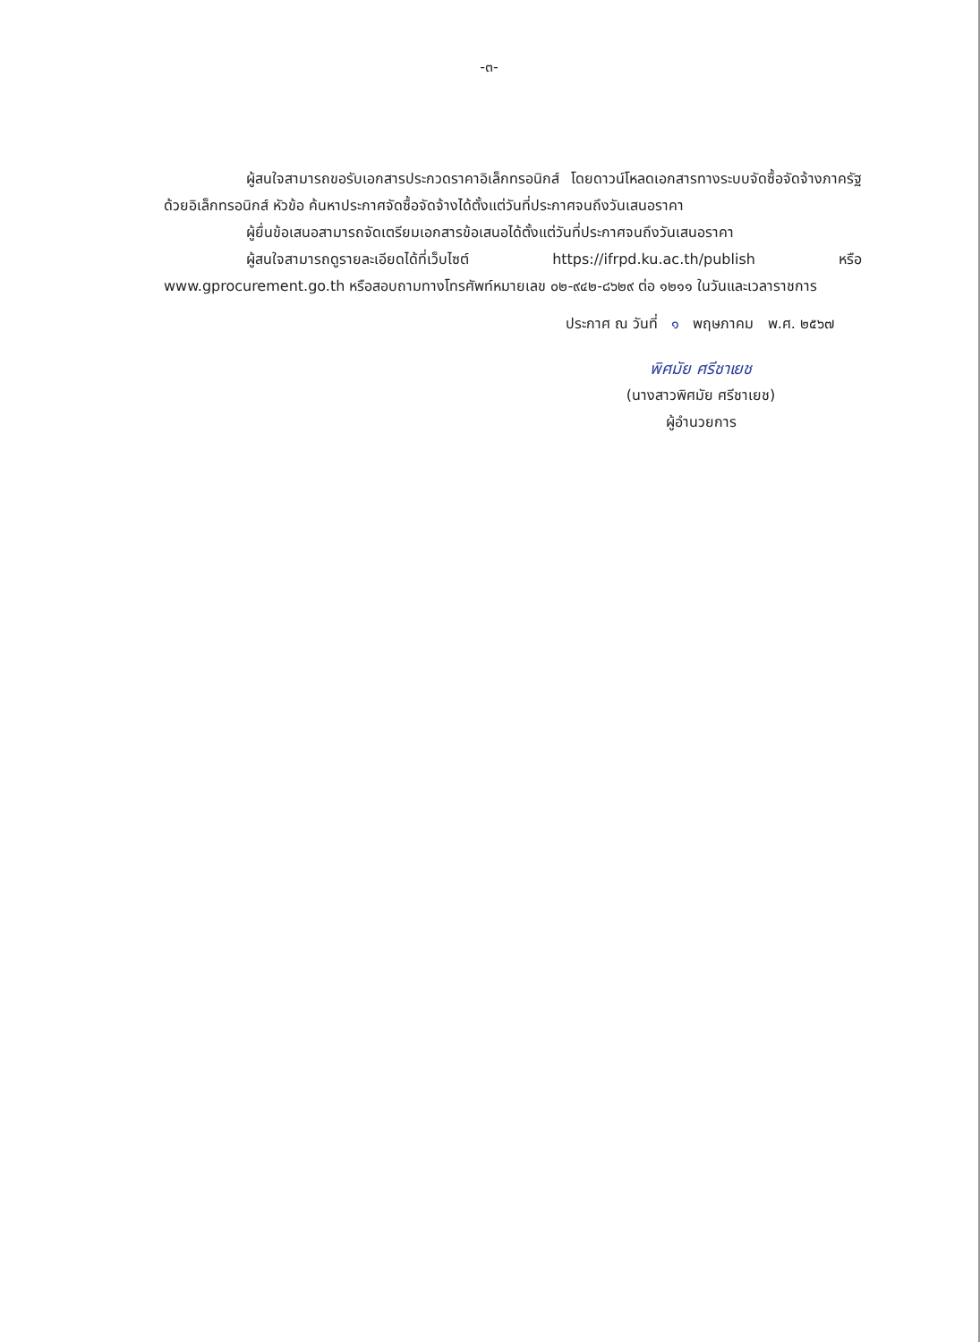-๓-
ผู้สนใจสามารถขอรับเอกสารประกวดราคาอิเล็กทรอนิกส์ โดยดาวน์โหลดเอกสารทางระบบจัดซื้อจัดจ้างภาครัฐด้วยอิเล็กทรอนิกส์ หัวข้อ ค้นหาประกาศจัดซื้อจัดจ้างได้ตั้งแต่วันที่ประกาศจนถึงวันเสนอราคา
ผู้ยื่นข้อเสนอสามารถจัดเตรียมเอกสารข้อเสนอได้ตั้งแต่วันที่ประกาศจนถึงวันเสนอราคา
ผู้สนใจสามารถดูรายละเอียดได้ที่เว็บไซต์ https://ifrpd.ku.ac.th/publish หรือ www.gprocurement.go.th หรือสอบถามทางโทรศัพท์หมายเลข ๐๒-๙๔๒-๘๖๒๙ ต่อ ๑๒๑๑ ในวันและเวลาราชการ
ประกาศ ณ วันที่ ๑ พฤษภาคม พ.ศ. ๒๕๖๗
พิศมัย ศรีชาเยช
(นางสาวพิศมัย ศรีชาเยช)
ผู้อำนวยการ